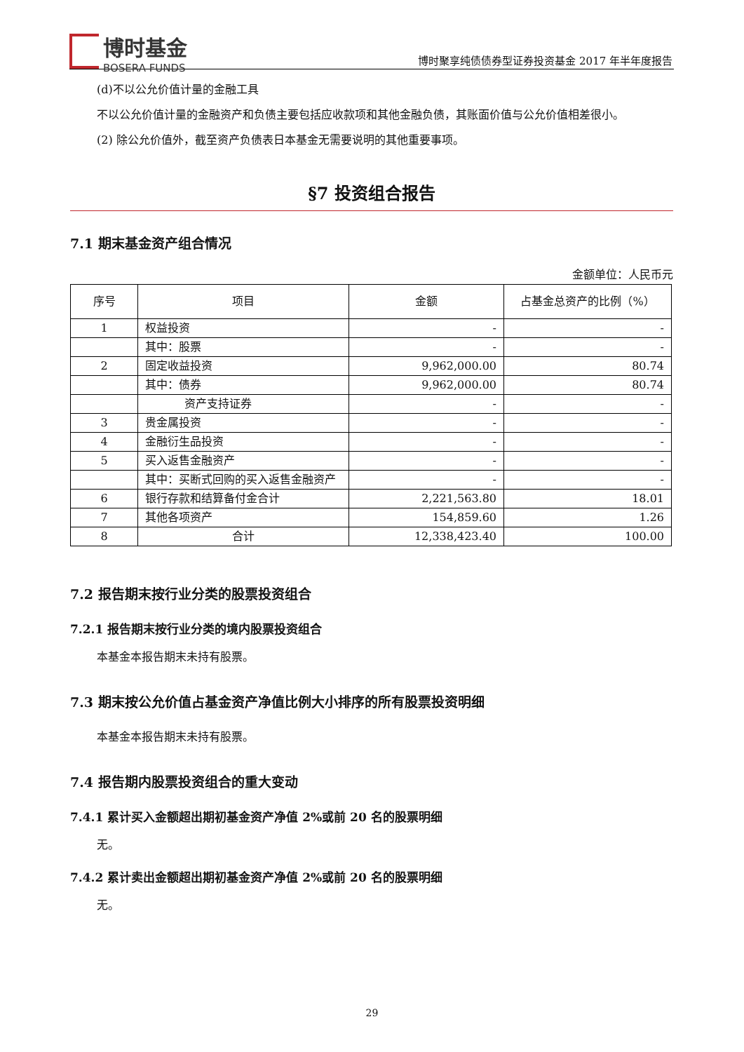博时基金
BOSERA FUNDS
博时聚享纯债债券型证券投资基金 2017 年半年度报告
(d)不以公允价值计量的金融工具
不以公允价值计量的金融资产和负债主要包括应收款项和其他金融负债，其账面价值与公允价值相差很小。
(2) 除公允价值外，截至资产负债表日本基金无需要说明的其他重要事项。
§7 投资组合报告
7.1 期末基金资产组合情况
金额单位：人民币元
| 序号 | 项目 | 金额 | 占基金总资产的比例（%） |
| --- | --- | --- | --- |
| 1 | 权益投资 | - | - |
| | 其中：股票 | - | - |
| 2 | 固定收益投资 | 9,962,000.00 | 80.74 |
| | 其中：债券 | 9,962,000.00 | 80.74 |
| | 资产支持证券 | - | - |
| 3 | 贵金属投资 | - | - |
| 4 | 金融衍生品投资 | - | - |
| 5 | 买入返售金融资产 | - | - |
| | 其中：买断式回购的买入返售金融资产 | - | - |
| 6 | 银行存款和结算备付金合计 | 2,221,563.80 | 18.01 |
| 7 | 其他各项资产 | 154,859.60 | 1.26 |
| 8 | 合计 | 12,338,423.40 | 100.00 |
7.2 报告期末按行业分类的股票投资组合
7.2.1 报告期末按行业分类的境内股票投资组合
本基金本报告期末未持有股票。
7.3 期末按公允价值占基金资产净值比例大小排序的所有股票投资明细
本基金本报告期末未持有股票。
7.4 报告期内股票投资组合的重大变动
7.4.1 累计买入金额超出期初基金资产净值 2%或前 20 名的股票明细
无。
7.4.2 累计卖出金额超出期初基金资产净值 2%或前 20 名的股票明细
无。
29